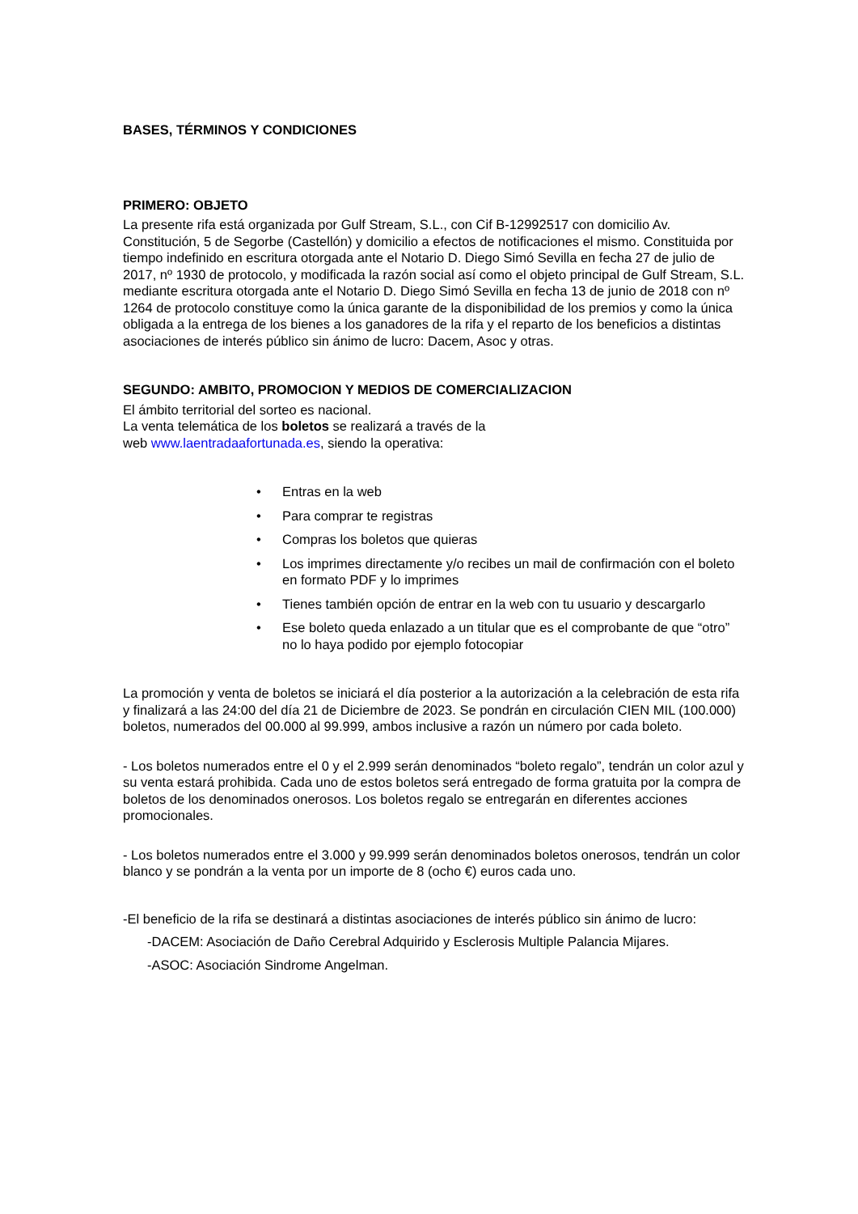BASES, TÉRMINOS Y CONDICIONES
PRIMERO: OBJETO
La presente rifa está organizada por Gulf Stream, S.L., con Cif B-12992517 con domicilio Av. Constitución, 5 de Segorbe (Castellón) y domicilio a efectos de notificaciones el mismo. Constituida por tiempo indefinido en escritura otorgada ante el Notario D. Diego Simó Sevilla en fecha 27 de julio de 2017, nº 1930 de protocolo, y modificada la razón social así como el objeto principal de Gulf Stream, S.L. mediante escritura otorgada ante el Notario D. Diego Simó Sevilla en fecha 13 de junio de 2018 con nº 1264 de protocolo constituye como la única garante de la disponibilidad de los premios y como la única obligada a la entrega de los bienes a los ganadores de la rifa y el reparto de los beneficios a distintas asociaciones de interés público sin ánimo de lucro: Dacem, Asoc y otras.
SEGUNDO: AMBITO, PROMOCION Y MEDIOS DE COMERCIALIZACION
El ámbito territorial del sorteo es nacional.
La venta telemática de los boletos se realizará a través de la
web www.laentradaafortunada.es, siendo la operativa:
• Entras en la web
• Para comprar te registras
• Compras los boletos que quieras
• Los imprimes directamente y/o recibes un mail de confirmación con el boleto en formato PDF y lo imprimes
• Tienes también opción de entrar en la web con tu usuario y descargarlo
• Ese boleto queda enlazado a un titular que es el comprobante de que “otro” no lo haya podido por ejemplo fotocopiar
La promoción y venta de boletos se iniciará el día posterior a la autorización a la celebración de esta rifa y finalizará a las 24:00 del día 21 de Diciembre de 2023. Se pondrán en circulación CIEN MIL (100.000) boletos, numerados del 00.000 al 99.999, ambos inclusive a razón un número por cada boleto.
- Los boletos numerados entre el 0 y el 2.999 serán denominados “boleto regalo”, tendrán un color azul y su venta estará prohibida. Cada uno de estos boletos será entregado de forma gratuita por la compra de boletos de los denominados onerosos. Los boletos regalo se entregarán en diferentes acciones promocionales.
- Los boletos numerados entre el 3.000 y 99.999 serán denominados boletos onerosos, tendrán un color blanco y se pondrán a la venta por un importe de 8 (ocho €) euros cada uno.
-El beneficio de la rifa se destinará a distintas asociaciones de interés público sin ánimo de lucro:
-DACEM: Asociación de Daño Cerebral Adquirido y Esclerosis Multiple Palancia Mijares.
-ASOC: Asociación Sindrome Angelman.